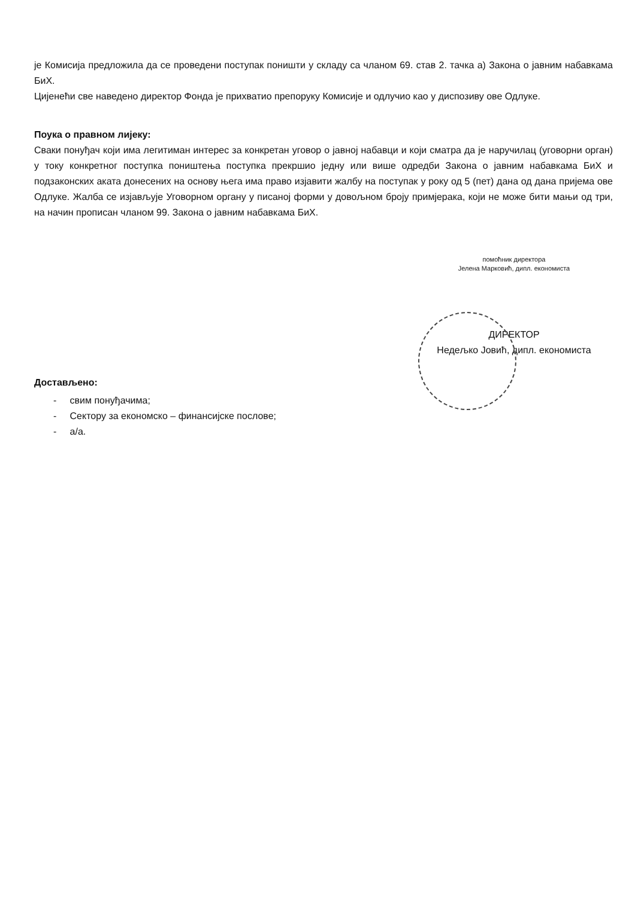је Комисија предложила да се проведени поступак поништи у складу са чланом 69. став 2. тачка а) Закона о јавним набавкама БиХ.
Цијенећи све наведено директор Фонда је прихватио препоруку Комисије и одлучио као у диспозиву ове Одлуке.
Поука о правном лијеку:
Сваки понуђач који има легитиман интерес за конкретан уговор о јавној набавци и који сматра да је наручилац (уговорни орган) у току конкретног поступка поништења поступка прекршио једну или више одредби Закона о јавним набавкама БиХ и подзаконских аката донесених на основу њега има право изјавити жалбу на поступак у року од 5 (пет) дана од дана пријема ове Одлуке. Жалба се изјављује Уговорном органу у писаној форми у довољном броју примјерака, који не може бити мањи од три, на начин прописан чланом 99. Закона о јавним набавкама БиХ.
Достављено:
- свим понуђачима;
- Сектору за економско – финансијске послове;
- а/а.
помоћник директора
Јелена Марковић, дипл. економиста
ДИРЕКТОР
Недељко Јовић, дипл. економиста